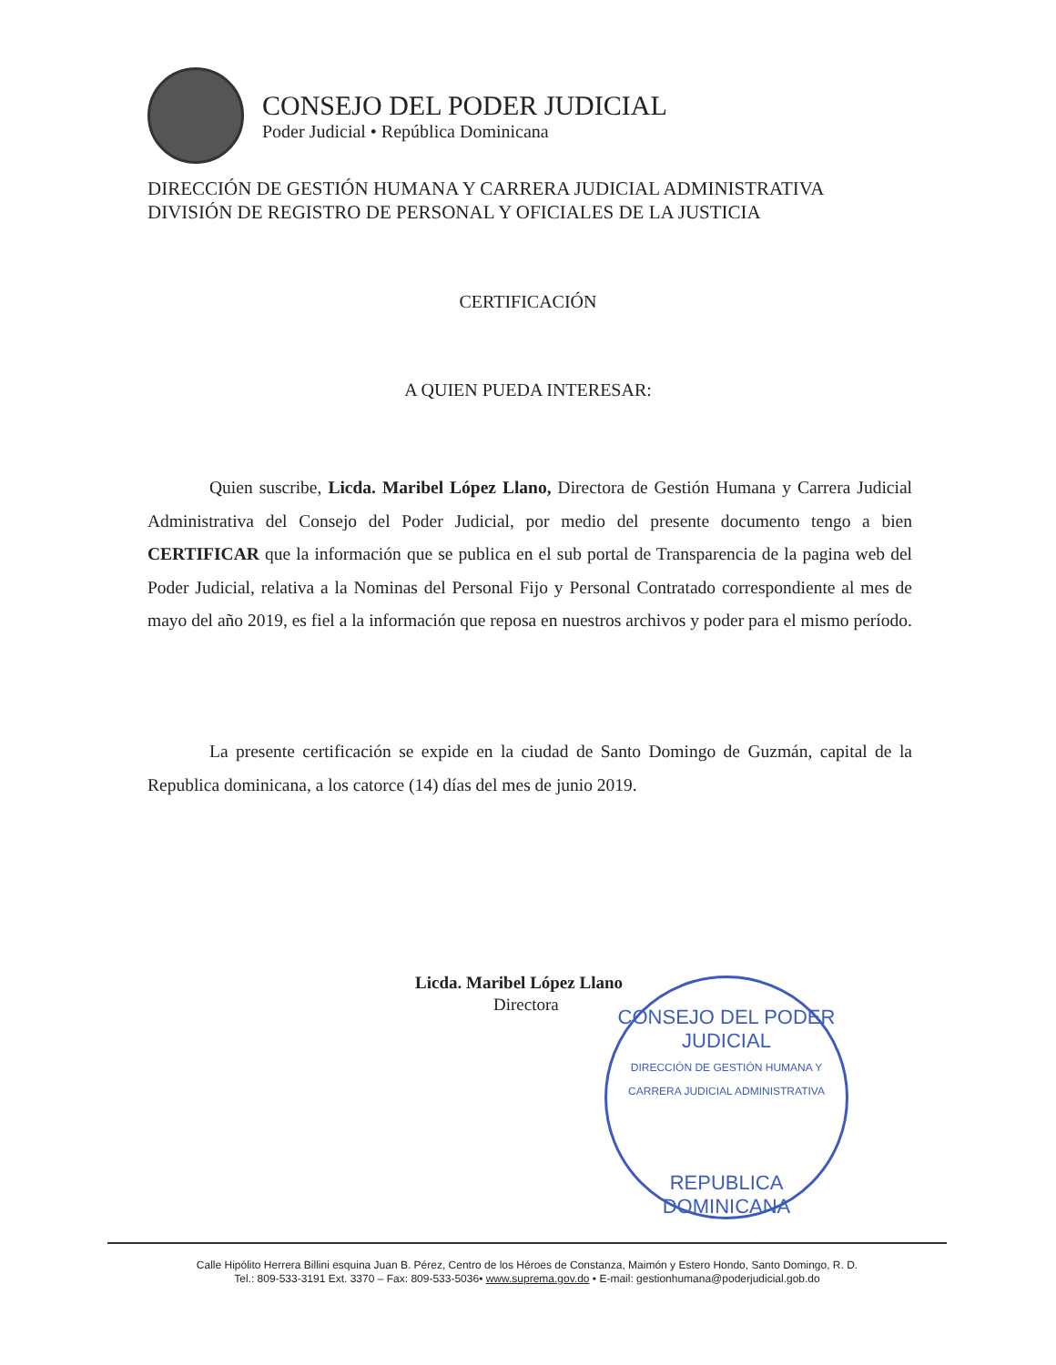CONSEJO DEL PODER JUDICIAL
Poder Judicial • República Dominicana
DIRECCIÓN DE GESTIÓN HUMANA Y CARRERA JUDICIAL ADMINISTRATIVA
DIVISIÓN DE REGISTRO DE PERSONAL Y OFICIALES DE LA JUSTICIA
CERTIFICACIÓN
A QUIEN PUEDA INTERESAR:
Quien suscribe, Licda. Maribel López Llano, Directora de Gestión Humana y Carrera Judicial Administrativa del Consejo del Poder Judicial, por medio del presente documento tengo a bien CERTIFICAR que la información que se publica en el sub portal de Transparencia de la pagina web del Poder Judicial, relativa a la Nominas del Personal Fijo y Personal Contratado correspondiente al mes de mayo del año 2019, es fiel a la información que reposa en nuestros archivos y poder para el mismo período.
La presente certificación se expide en la ciudad de Santo Domingo de Guzmán, capital de la Republica dominicana, a los catorce (14) días del mes de junio 2019.
Licda. Maribel López Llano
Directora
CONSEJO DEL PODER JUDICIAL
DIRECCIÓN DE GESTIÓN HUMANA Y CARRERA JUDICIAL ADMINISTRATIVA
REPUBLICA DOMINICANA
Calle Hipólito Herrera Billini esquina Juan B. Pérez, Centro de los Héroes de Constanza, Maimón y Estero Hondo, Santo Domingo, R. D.
Tel.: 809-533-3191 Ext. 3370 – Fax: 809-533-5036• www.suprema.gov.do • E-mail: gestionhumana@poderjudicial.gob.do